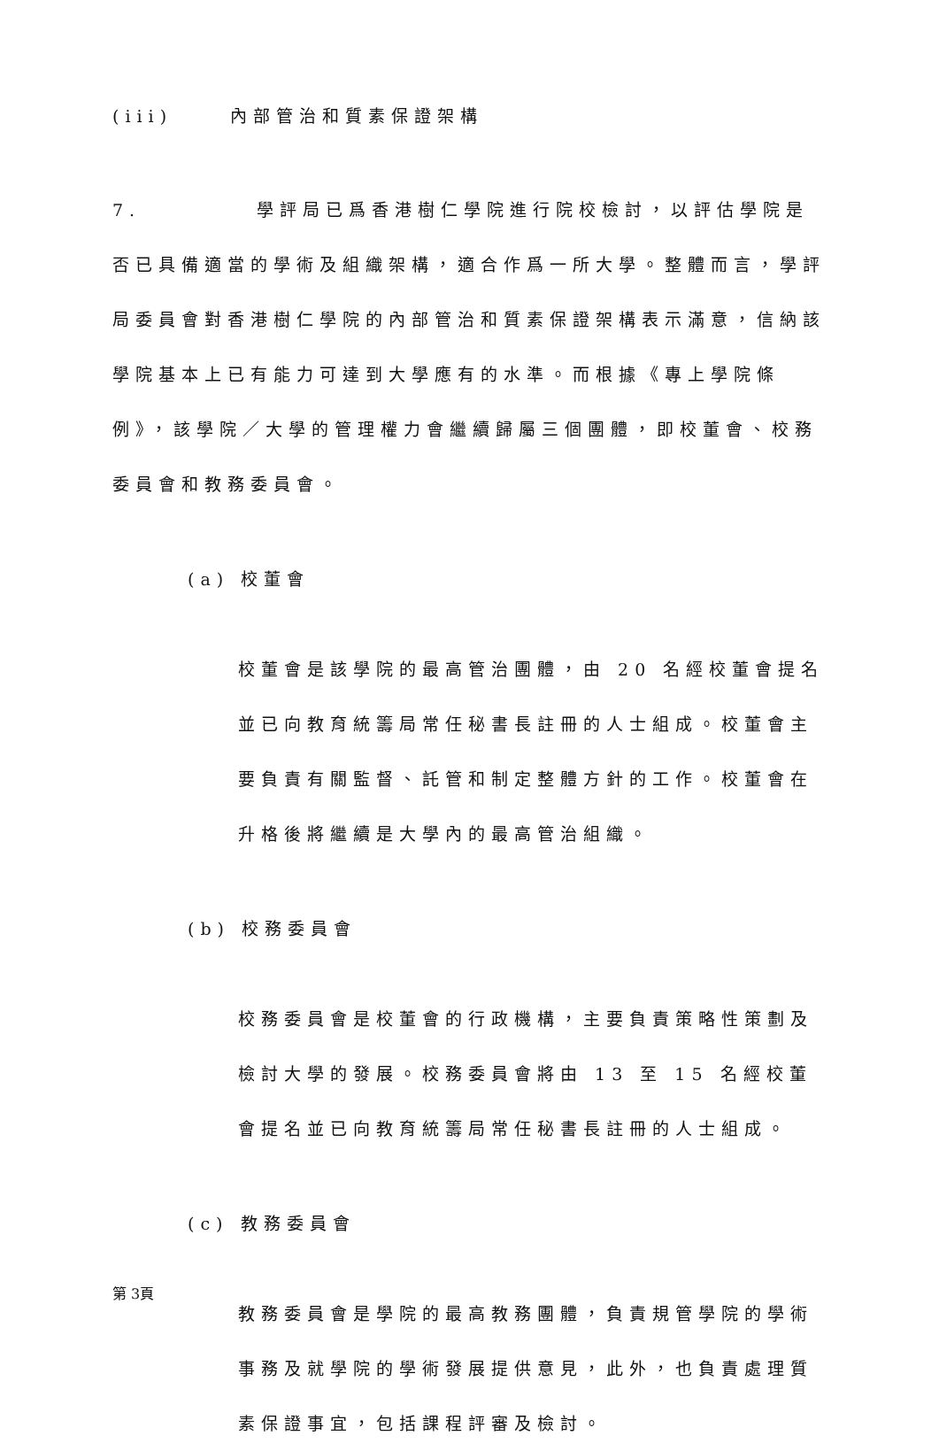(iii) 內部管治和質素保證架構
7. 學評局已爲香港樹仁學院進行院校檢討，以評估學院是否已具備適當的學術及組織架構，適合作爲一所大學。整體而言，學評局委員會對香港樹仁學院的內部管治和質素保證架構表示滿意，信納該學院基本上已有能力可達到大學應有的水準。而根據《專上學院條例》，該學院／大學的管理權力會繼續歸屬三個團體，即校董會、校務委員會和教務委員會。
(a) 校董會
校董會是該學院的最高管治團體，由 20 名經校董會提名並已向教育統籌局常任秘書長註冊的人士組成。校董會主要負責有關監督、託管和制定整體方針的工作。校董會在升格後將繼續是大學內的最高管治組織。
(b) 校務委員會
校務委員會是校董會的行政機構，主要負責策略性策劃及檢討大學的發展。校務委員會將由 13 至 15 名經校董會提名並已向教育統籌局常任秘書長註冊的人士組成。
(c) 教務委員會
教務委員會是學院的最高教務團體，負責規管學院的學術事務及就學院的學術發展提供意見，此外，也負責處理質素保證事宜，包括課程評審及檢討。
第 3頁